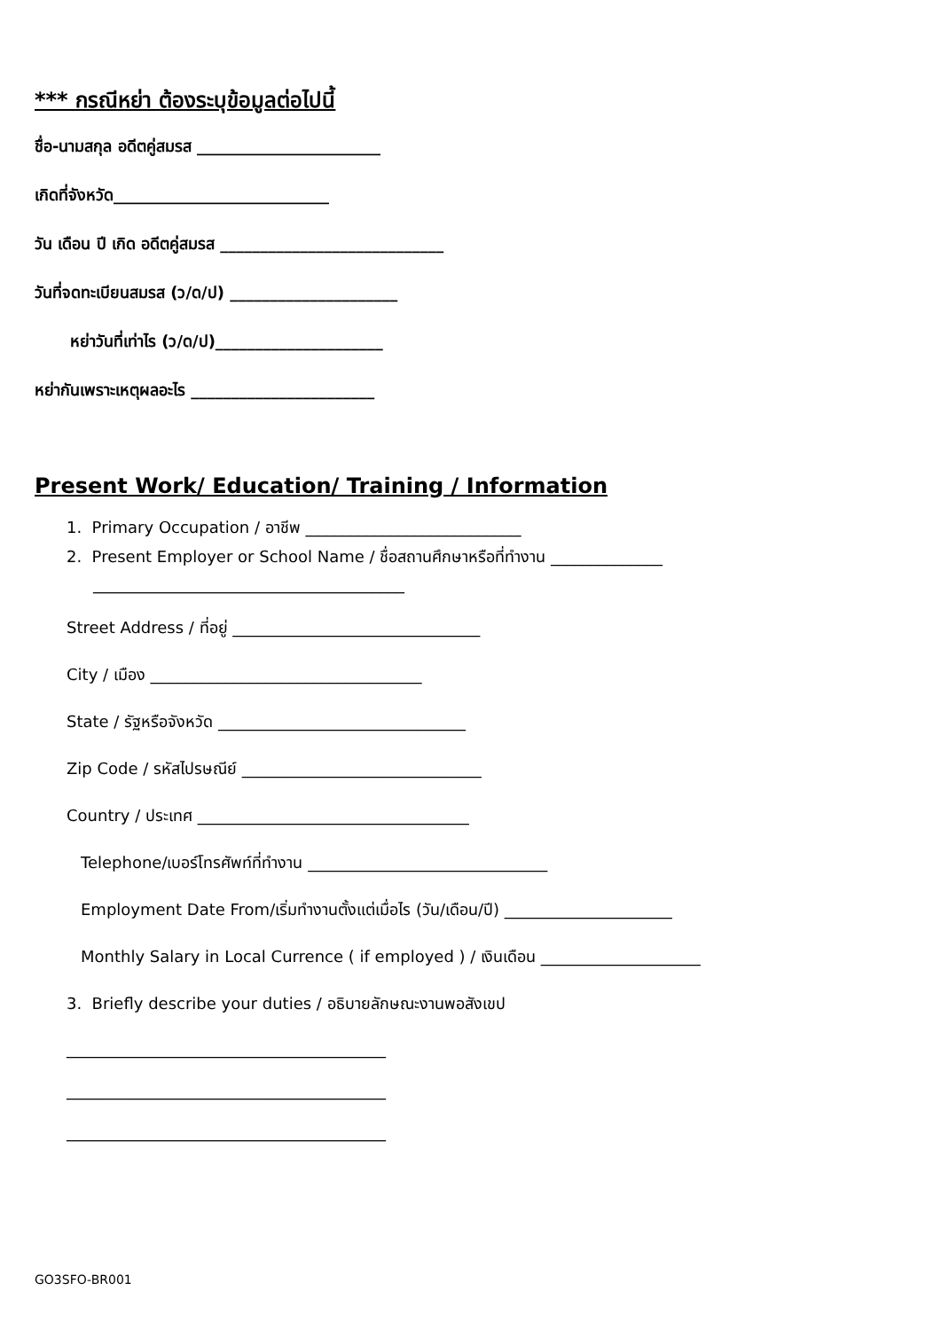*** กรณีหย่า ต้องระบุข้อมูลต่อไปนี้
ชื่อ-นามสกุล อดีตคู่สมรส _______________________
เกิดที่จังหวัด___________________________
วัน เดือน ปี เกิด อดีตคู่สมรส ____________________________
วันที่จดทะเบียนสมรส (ว/ด/ป) _____________________
หย่าวันที่เท่าไร (ว/ด/ป)_____________________
หย่ากันเพราะเหตุผลอะไร _______________________
Present Work/ Education/ Training / Information
1. Primary Occupation / อาชีพ ___________________________
2. Present Employer or School Name / ชื่อสถานศึกษาหรือที่ทำงาน ______________
_______________________________________
Street Address / ที่อยู่ _______________________________
City / เมือง __________________________________
State / รัฐหรือจังหวัด _______________________________
Zip Code / รหัสไปรษณีย์ ______________________________
Country / ประเทศ __________________________________
Telephone/เบอร์โทรศัพท์ที่ทำงาน ______________________________
Employment Date From/เริ่มทำงานตั้งแต่เมื่อไร (วัน/เดือน/ปี) _____________________
Monthly Salary in Local Currence ( if employed ) / เงินเดือน ____________________
3. Briefly describe your duties / อธิบายลักษณะงานพอสังเขป
________________________________________
________________________________________
________________________________________
GO3SFO-BR001